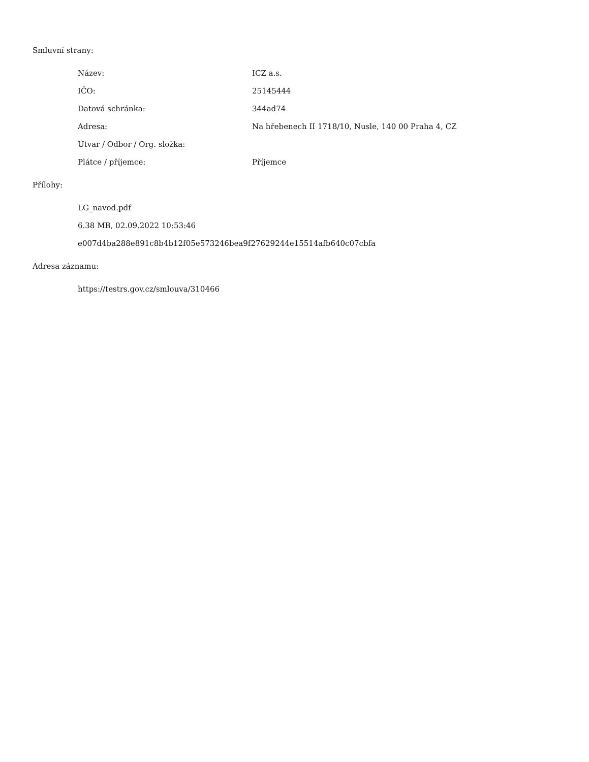Smluvní strany:
| Název: | ICZ a.s. |
| IČO: | 25145444 |
| Datová schránka: | 344ad74 |
| Adresa: | Na hřebenech II 1718/10, Nusle, 140 00 Praha 4, CZ |
| Útvar / Odbor / Org. složka: | |
| Plátce / příjemce: | Příjemce |
Přílohy:
LG_navod.pdf
6.38 MB, 02.09.2022 10:53:46
e007d4ba288e891c8b4b12f05e573246bea9f27629244e15514afb640c07cbfa
Adresa záznamu:
https://testrs.gov.cz/smlouva/310466